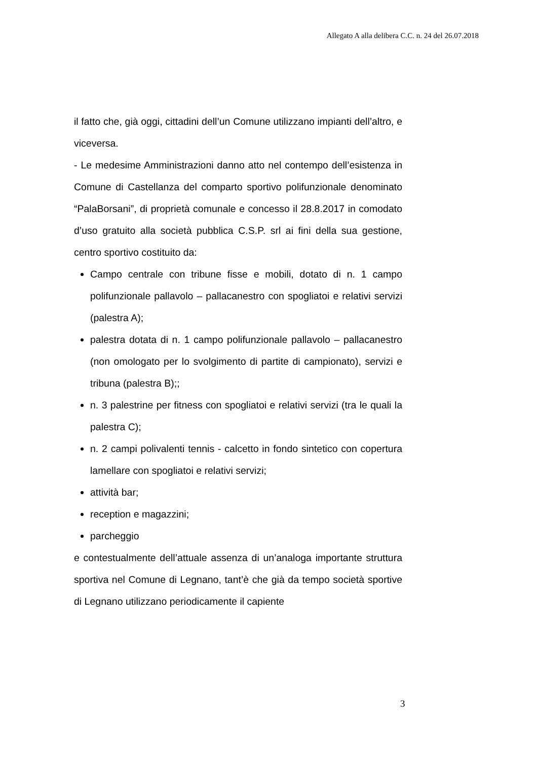Allegato A alla delibera C.C. n. 24 del 26.07.2018
il fatto che, già oggi, cittadini dell’un Comune utilizzano impianti dell’altro, e viceversa.
- Le medesime Amministrazioni danno atto nel contempo dell’esistenza in Comune di Castellanza del comparto sportivo polifunzionale denominato “PalaBorsani”, di proprietà comunale e concesso il 28.8.2017 in comodato d’uso gratuito alla società pubblica C.S.P. srl ai fini della sua gestione, centro sportivo costituito da:
Campo centrale con tribune fisse e mobili, dotato di n. 1 campo polifunzionale pallavolo – pallacanestro con spogliatoi e relativi servizi (palestra A);
palestra dotata di n. 1 campo polifunzionale pallavolo – pallacanestro (non omologato per lo svolgimento di partite di campionato), servizi e tribuna (palestra B);;
n. 3 palestrine per fitness con spogliatoi e relativi servizi (tra le quali la palestra C);
n. 2 campi polivalenti tennis - calcetto in fondo sintetico con copertura lamellare con spogliatoi e relativi servizi;
attività bar;
reception e magazzini;
parcheggio
e contestualmente dell’attuale assenza di un’analoga importante struttura sportiva nel Comune di Legnano, tant’è che già da tempo società sportive di Legnano utilizzano periodicamente il capiente
3